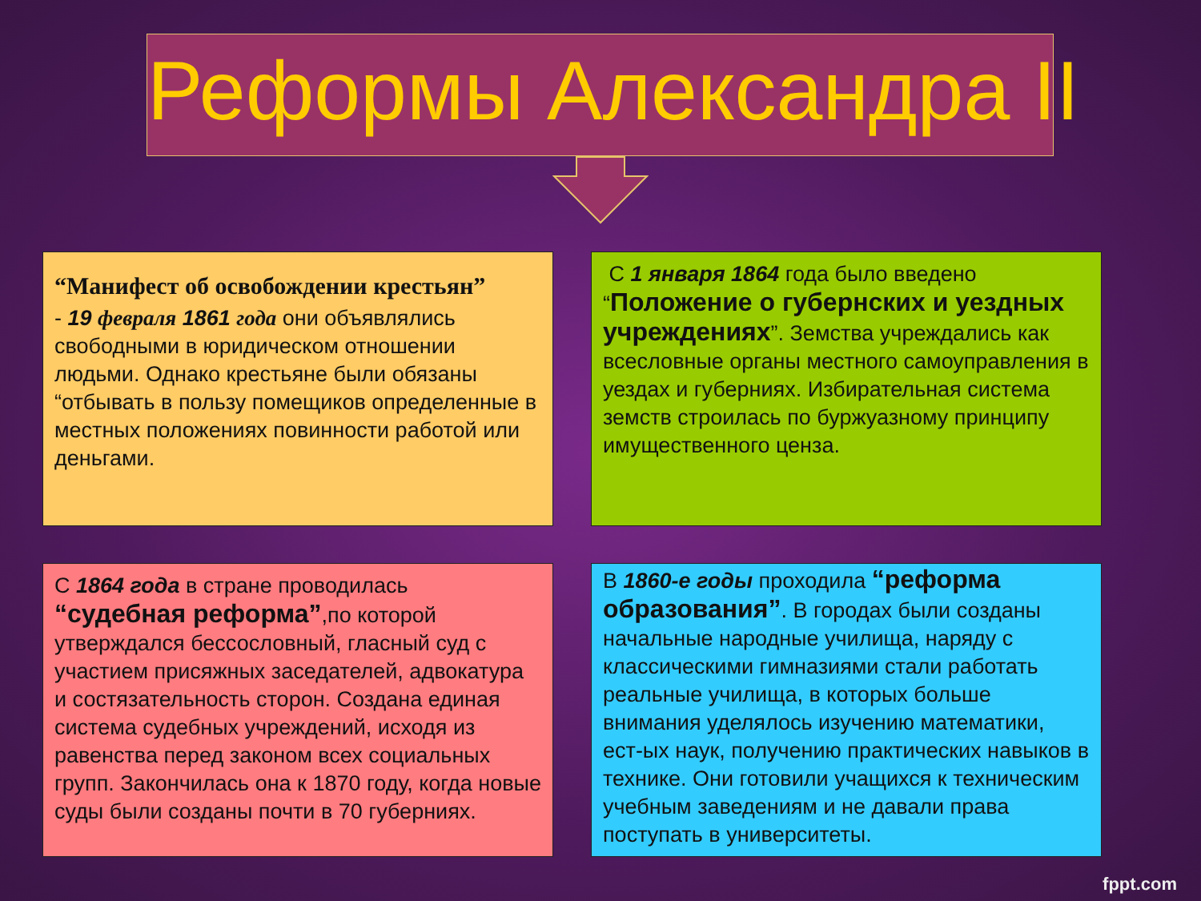Реформы Александра II
“Манифест об освобождении крестьян”
- 19 февраля 1861 года они объявлялись свободными в юридическом отношении людьми. Однако крестьяне были обязаны “отбывать в пользу помещиков определенные в местных положениях повинности работой или деньгами.
С 1 января 1864 года было введено “Положение о губернских и уездных учреждениях”. Земства учреждались как всесловные органы местного самоуправления в уездах и губерниях. Избирательная система земств строилась по буржуазному принципу имущественного ценза.
С 1864 года в стране проводилась “судебная реформа”,по которой утверждался бессословный, гласный суд с участием присяжных заседателей, адвокатура и состязательность сторон. Создана единая система судебных учреждений, исходя из равенства перед законом всех социальных групп. Закончилась она к 1870 году, когда новые суды были созданы почти в 70 губерниях.
В 1860-е годы проходила “реформа образования”. В городах были созданы начальные народные училища, наряду с классическими гимназиями стали работать реальные училища, в которых больше внимания уделялось изучению математики, ест-ых наук, получению практических навыков в технике. Они готовили учащихся к техническим учебным заведениям и не давали права поступать в университеты.
fppt.com